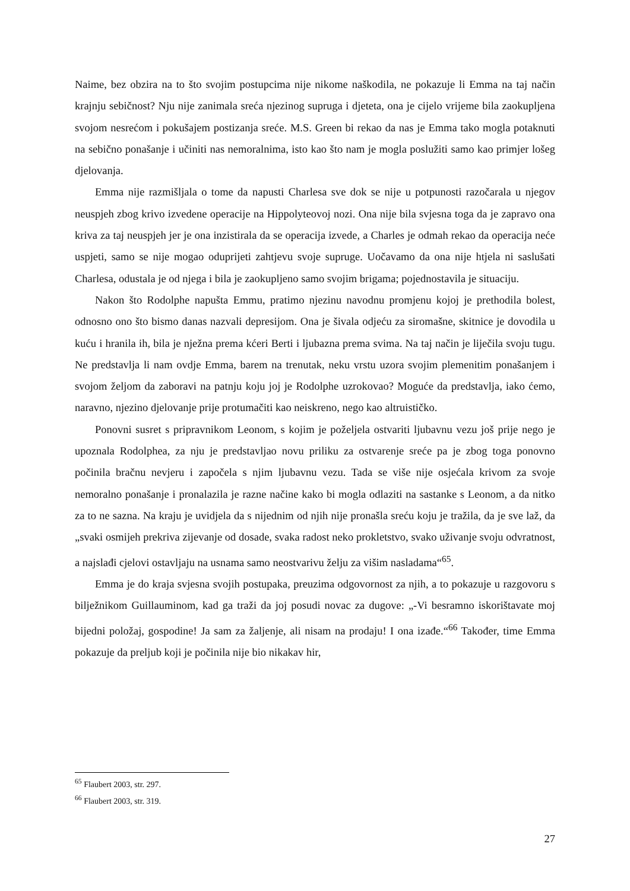Naime, bez obzira na to što svojim postupcima nije nikome naškodila, ne pokazuje li Emma na taj način krajnju sebičnost? Nju nije zanimala sreća njezinog supruga i djeteta, ona je cijelo vrijeme bila zaokupljena svojom nesrećom i pokušajem postizanja sreće. M.S. Green bi rekao da nas je Emma tako mogla potaknuti na sebično ponašanje i učiniti nas nemoralnima, isto kao što nam je mogla poslužiti samo kao primjer lošeg djelovanja.
Emma nije razmišljala o tome da napusti Charlesa sve dok se nije u potpunosti razočarala u njegov neuspjeh zbog krivo izvedene operacije na Hippolyteovoj nozi. Ona nije bila svjesna toga da je zapravo ona kriva za taj neuspjeh jer je ona inzistirala da se operacija izvede, a Charles je odmah rekao da operacija neće uspjeti, samo se nije mogao oduprijeti zahtjevu svoje supruge. Uočavamo da ona nije htjela ni saslušati Charlesa, odustala je od njega i bila je zaokupljeno samo svojim brigama; pojednostavila je situaciju.
Nakon što Rodolphe napušta Emmu, pratimo njezinu navodnu promjenu kojoj je prethodila bolest, odnosno ono što bismo danas nazvali depresijom. Ona je šivala odjeću za siromašne, skitnice je dovodila u kuću i hranila ih, bila je nježna prema kćeri Berti i ljubazna prema svima. Na taj način je liječila svoju tugu. Ne predstavlja li nam ovdje Emma, barem na trenutak, neku vrstu uzora svojim plemenitim ponašanjem i svojom željom da zaboravi na patnju koju joj je Rodolphe uzrokovao? Moguće da predstavlja, iako ćemo, naravno, njezino djelovanje prije protumačiti kao neiskreno, nego kao altruističko.
Ponovni susret s pripravnikom Leonom, s kojim je poželjela ostvariti ljubavnu vezu još prije nego je upoznala Rodolphea, za nju je predstavljao novu priliku za ostvarenje sreće pa je zbog toga ponovno počinila bračnu nevjeru i započela s njim ljubavnu vezu. Tada se više nije osjećala krivom za svoje nemoralno ponašanje i pronalazila je razne načine kako bi mogla odlaziti na sastanke s Leonom, a da nitko za to ne sazna. Na kraju je uvidjela da s nijednim od njih nije pronašla sreću koju je tražila, da je sve laž, da „svaki osmijeh prekriva zijevanje od dosade, svaka radost neko prokletstvo, svako uživanje svoju odvratnost, a najslađi cjelovi ostavljaju na usnama samo neostvarivu želju za višim nasladama“<sup>65</sup>.
Emma je do kraja svjesna svojih postupaka, preuzima odgovornost za njih, a to pokazuje u razgovoru s bilježnikom Guillauminom, kad ga traži da joj posudi novac za dugove: „-Vi besramno iskorištavate moj bijedni položaj, gospodine! Ja sam za žaljenje, ali nisam na prodaju! I ona izađe.“<sup>66</sup> Također, time Emma pokazuje da preljub koji je počinila nije bio nikakav hir,
<sup>65</sup> Flaubert 2003, str. 297.
<sup>66</sup> Flaubert 2003, str. 319.
27